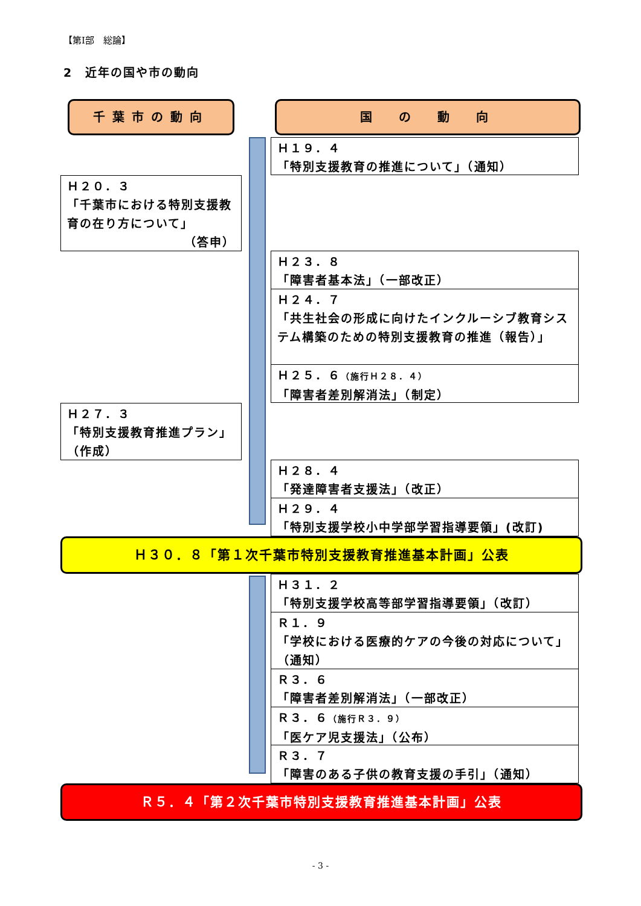【第Ⅰ部　総論】
2　近年の国や市の動向
千葉市の動向 国　の　動　向
Ｈ１９．４
「特別支援教育の推進について」（通知）
Ｈ２０．３
「千葉市における特別支援教育の在り方について」
（答申）
Ｈ２３．８
「障害者基本法」（一部改正）
Ｈ２４．７
「共生社会の形成に向けたインクルーシブ教育システム構築のための特別支援教育の推進（報告）」
Ｈ２５．６（施行Ｈ２８．４）
「障害者差別解消法」（制定）
Ｈ２７．３
「特別支援教育推進プラン」（作成）
Ｈ２８．４
「発達障害者支援法」（改正）
Ｈ２９．４
「特別支援学校小中学部学習指導要領」(改訂)
Ｈ３０．８「第１次千葉市特別支援教育推進基本計画」公表
Ｈ３１．２
「特別支援学校高等部学習指導要領」（改訂）
Ｒ１．９
「学校における医療的ケアの今後の対応について」（通知）
Ｒ３．６
「障害者差別解消法」（一部改正）
Ｒ３．６（施行Ｒ３．９）
「医ケア児支援法」（公布）
Ｒ３．７
「障害のある子供の教育支援の手引」（通知）
Ｒ５．４「第２次千葉市特別支援教育推進基本計画」公表
- 3 -